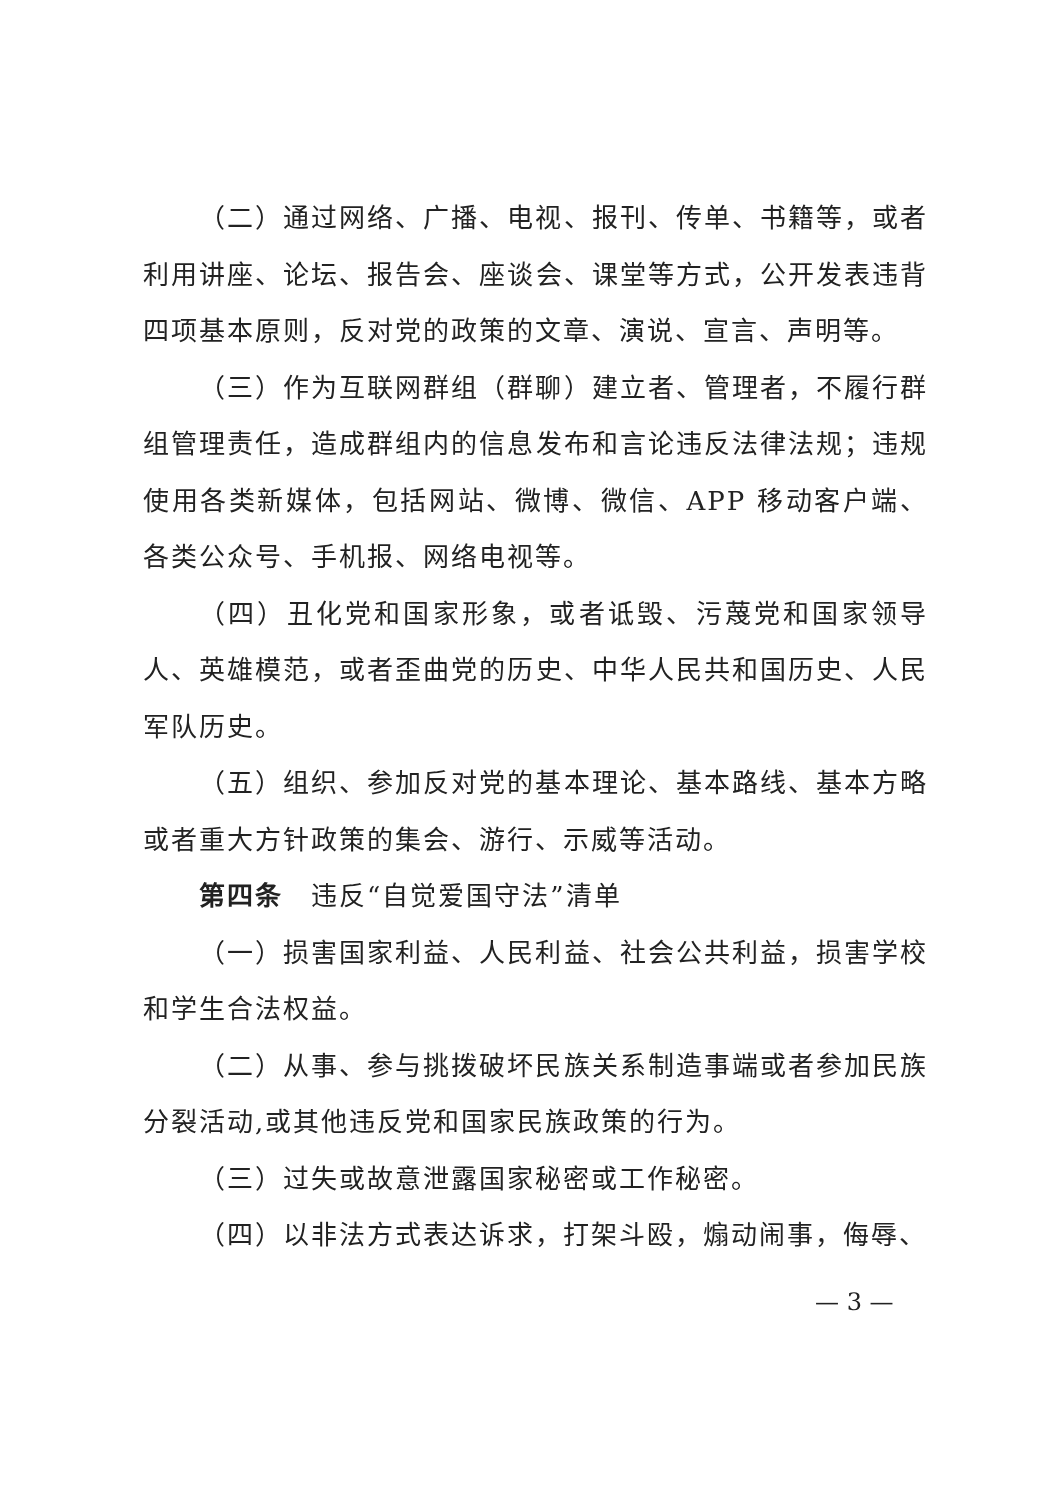（二）通过网络、广播、电视、报刊、传单、书籍等，或者利用讲座、论坛、报告会、座谈会、课堂等方式，公开发表违背四项基本原则，反对党的政策的文章、演说、宣言、声明等。
（三）作为互联网群组（群聊）建立者、管理者，不履行群组管理责任，造成群组内的信息发布和言论违反法律法规；违规使用各类新媒体，包括网站、微博、微信、APP 移动客户端、各类公众号、手机报、网络电视等。
（四）丑化党和国家形象，或者诋毁、污蔑党和国家领导人、英雄模范，或者歪曲党的历史、中华人民共和国历史、人民军队历史。
（五）组织、参加反对党的基本理论、基本路线、基本方略或者重大方针政策的集会、游行、示威等活动。
第四条　违反“自觉爱国守法”清单
（一）损害国家利益、人民利益、社会公共利益，损害学校和学生合法权益。
（二）从事、参与挑拨破坏民族关系制造事端或者参加民族分裂活动,或其他违反党和国家民族政策的行为。
（三）过失或故意泄露国家秘密或工作秘密。
（四）以非法方式表达诉求，打架斗殴，煽动闹事，侮辱、
— 3 —